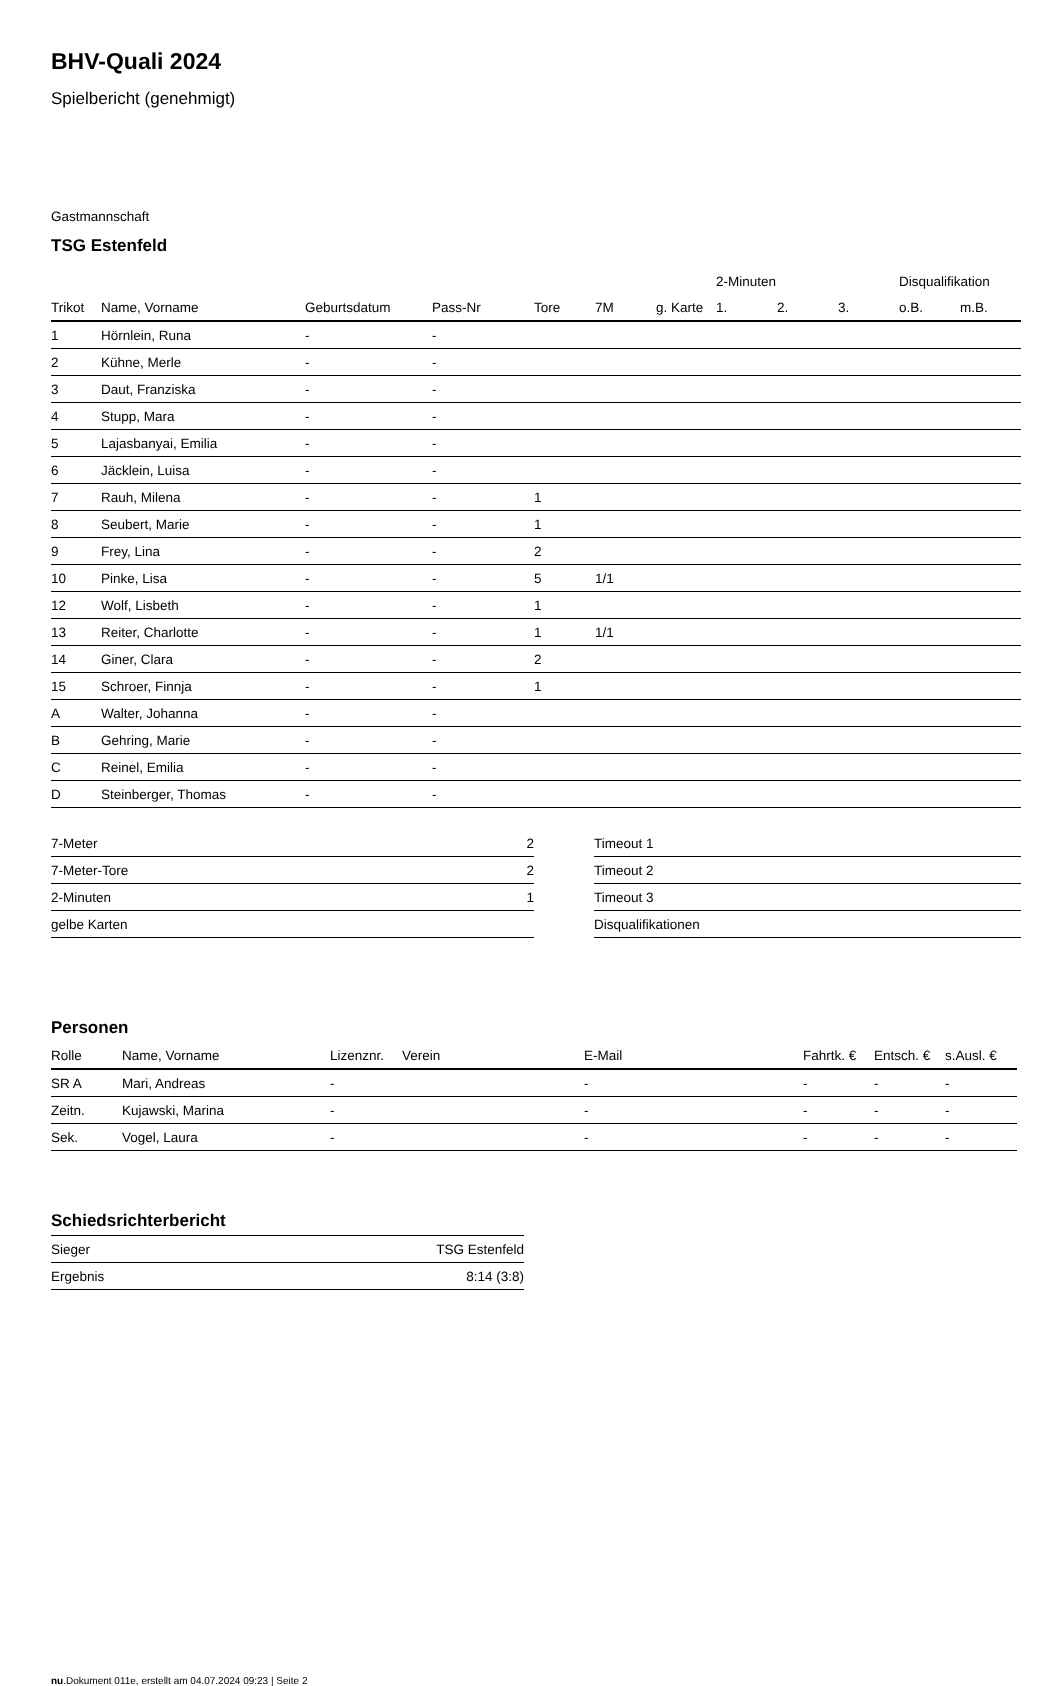BHV-Quali 2024
Spielbericht (genehmigt)
Gastmannschaft
TSG Estenfeld
| | | | | | | | 2-Minuten | | | Disqualifikation | |
| --- | --- | --- | --- | --- | --- | --- | --- | --- | --- | --- | --- |
| Trikot | Name, Vorname | Geburtsdatum | Pass-Nr | Tore | 7M | g. Karte | 1. | 2. | 3. | o.B. | m.B. |
| 1 | Hörnlein, Runa | - | - | | | | | | | | |
| 2 | Kühne, Merle | - | - | | | | | | | | |
| 3 | Daut, Franziska | - | - | | | | | | | | |
| 4 | Stupp, Mara | - | - | | | | | | | | |
| 5 | Lajasbanyai, Emilia | - | - | | | | | | | | |
| 6 | Jäcklein, Luisa | - | - | | | | | | | | |
| 7 | Rauh, Milena | - | - | 1 | | | | | | | |
| 8 | Seubert, Marie | - | - | 1 | | | | | | | |
| 9 | Frey, Lina | - | - | 2 | | | | | | | |
| 10 | Pinke, Lisa | - | - | 5 | 1/1 | | | | | | |
| 12 | Wolf, Lisbeth | - | - | 1 | | | | | | | |
| 13 | Reiter, Charlotte | - | - | 1 | 1/1 | | | | | | |
| 14 | Giner, Clara | - | - | 2 | | | | | | | |
| 15 | Schroer, Finnja | - | - | 1 | | | | | | | |
| A | Walter, Johanna | - | - | | | | | | | | |
| B | Gehring, Marie | - | - | | | | | | | | |
| C | Reinel, Emilia | - | - | | | | | | | | |
| D | Steinberger, Thomas | - | - | | | | | | | | |
| 7-Meter | 2 |
| 7-Meter-Tore | 2 |
| 2-Minuten | 1 |
| gelbe Karten | |
| Timeout 1 |
| Timeout 2 |
| Timeout 3 |
| Disqualifikationen |
Personen
| Rolle | Name, Vorname | Lizenznr. | Verein | E-Mail | Fahrtk. € | Entsch. € | s.Ausl. € |
| --- | --- | --- | --- | --- | --- | --- | --- |
| SR A | Mari, Andreas | - | | - | - | - | - |
| Zeitn. | Kujawski, Marina | - | | - | - | - | - |
| Sek. | Vogel, Laura | - | | - | - | - | - |
Schiedsrichterbericht
| Sieger | TSG Estenfeld |
| Ergebnis | 8:14 (3:8) |
nu.Dokument 011e, erstellt am 04.07.2024 09:23 | Seite 2